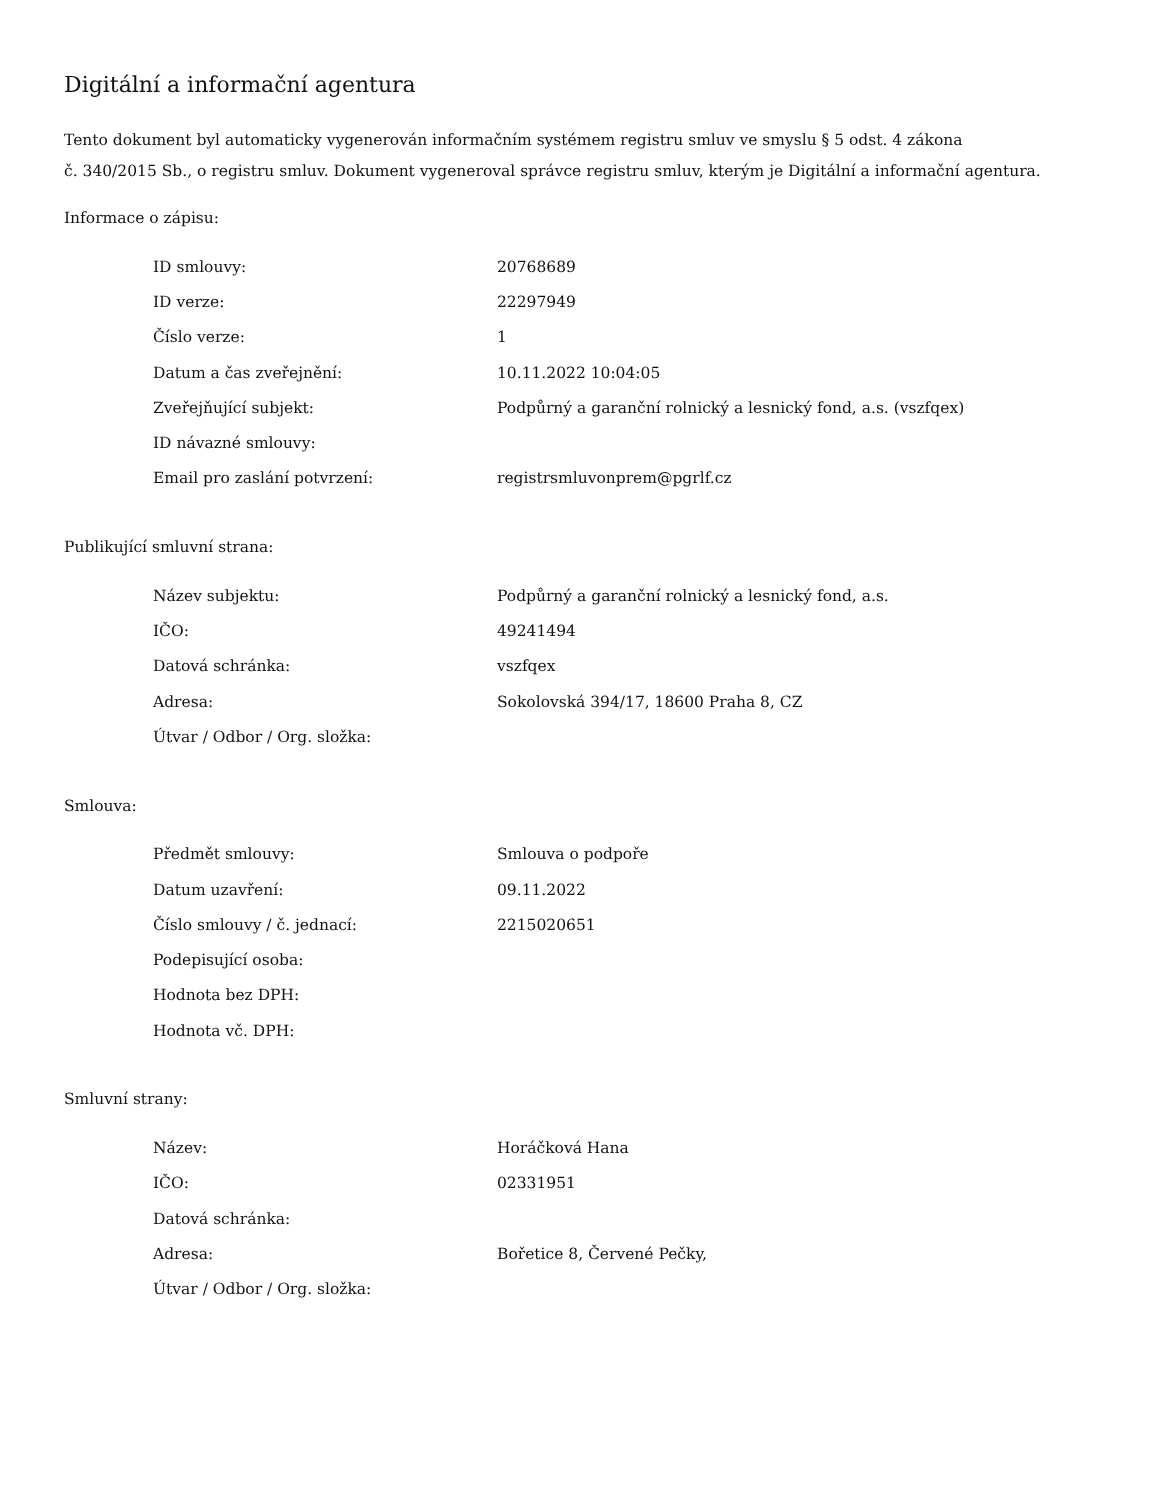Digitální a informační agentura
Tento dokument byl automaticky vygenerován informačním systémem registru smluv ve smyslu § 5 odst. 4 zákona
č. 340/2015 Sb., o registru smluv. Dokument vygeneroval správce registru smluv, kterým je Digitální a informační agentura.
Informace o zápisu:
| ID smlouvy: | 20768689 |
| ID verze: | 22297949 |
| Číslo verze: | 1 |
| Datum a čas zveřejnění: | 10.11.2022 10:04:05 |
| Zveřejňující subjekt: | Podpůrný a garanční rolnický a lesnický fond, a.s. (vszfqex) |
| ID návazné smlouvy: | |
| Email pro zaslání potvrzení: | registrsmluvonprem@pgrlf.cz |
Publikující smluvní strana:
| Název subjektu: | Podpůrný a garanční rolnický a lesnický fond, a.s. |
| IČO: | 49241494 |
| Datová schránka: | vszfqex |
| Adresa: | Sokolovská 394/17, 18600 Praha 8, CZ |
| Útvar / Odbor / Org. složka: | |
Smlouva:
| Předmět smlouvy: | Smlouva o podpoře |
| Datum uzavření: | 09.11.2022 |
| Číslo smlouvy / č. jednací: | 2215020651 |
| Podepisující osoba: | |
| Hodnota bez DPH: | |
| Hodnota vč. DPH: | |
Smluvní strany:
| Název: | Horáčková Hana |
| IČO: | 02331951 |
| Datová schránka: | |
| Adresa: | Bořetice 8, Červené Pečky, |
| Útvar / Odbor / Org. složka: | |